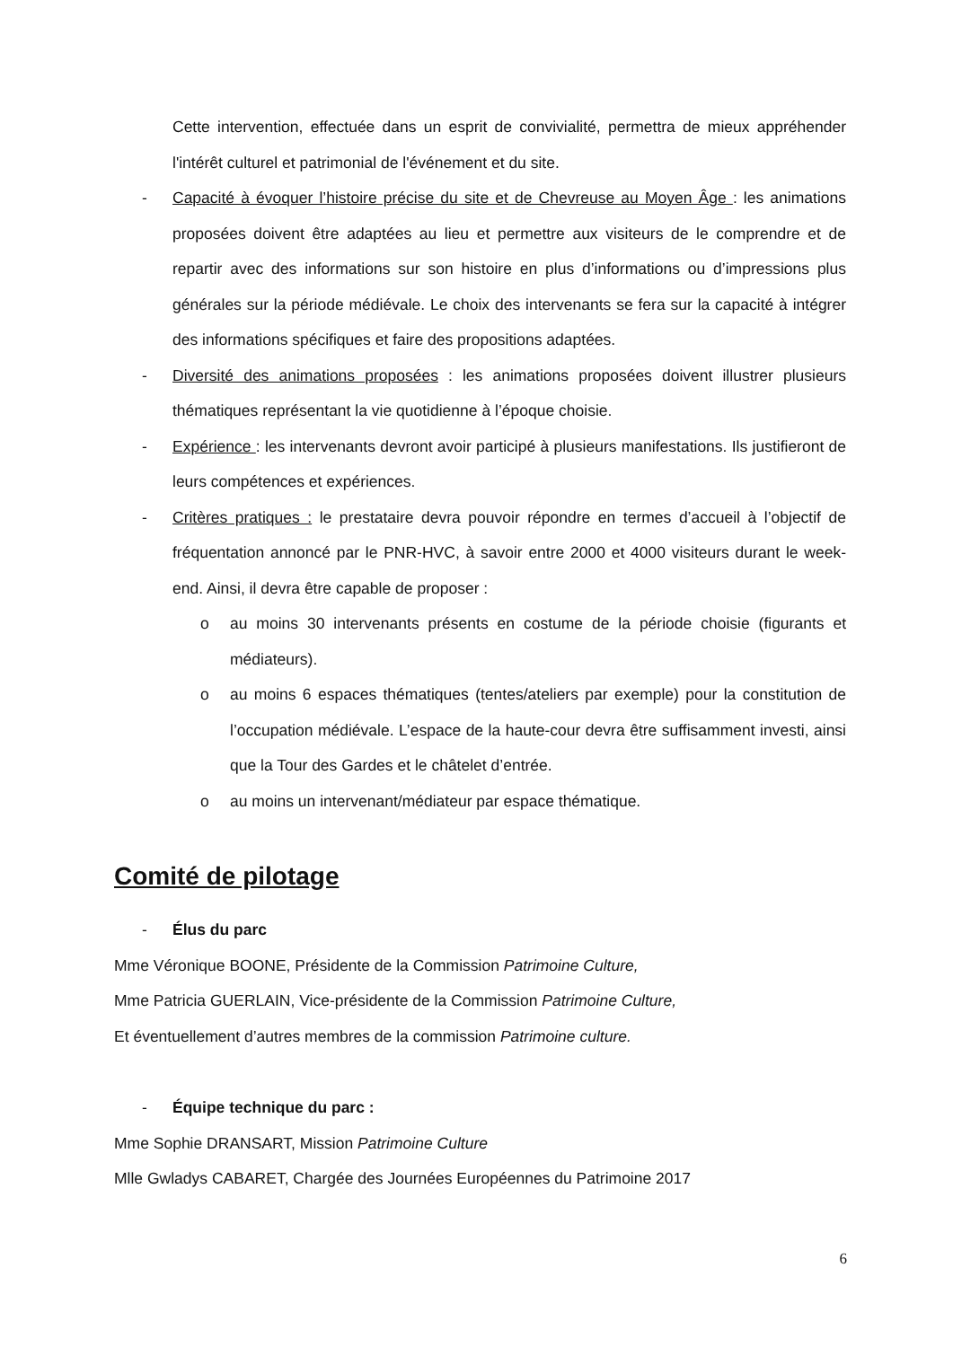Cette intervention, effectuée dans un esprit de convivialité, permettra de mieux appréhender l'intérêt culturel et patrimonial de l'événement et du site.
- Capacité à évoquer l’histoire précise du site et de Chevreuse au Moyen Âge : les animations proposées doivent être adaptées au lieu et permettre aux visiteurs de le comprendre et de repartir avec des informations sur son histoire en plus d’informations ou d’impressions plus générales sur la période médiévale. Le choix des intervenants se fera sur la capacité à intégrer des informations spécifiques et faire des propositions adaptées.
- Diversité des animations proposées : les animations proposées doivent illustrer plusieurs thématiques représentant la vie quotidienne à l’époque choisie.
- Expérience : les intervenants devront avoir participé à plusieurs manifestations. Ils justifieront de leurs compétences et expériences.
- Critères pratiques : le prestataire devra pouvoir répondre en termes d’accueil à l’objectif de fréquentation annoncé par le PNR-HVC, à savoir entre 2000 et 4000 visiteurs durant le week-end. Ainsi, il devra être capable de proposer :
o au moins 30 intervenants présents en costume de la période choisie (figurants et médiateurs).
o au moins 6 espaces thématiques (tentes/ateliers par exemple) pour la constitution de l’occupation médiévale. L’espace de la haute-cour devra être suffisamment investi, ainsi que la Tour des Gardes et le châtelet d’entrée.
o au moins un intervenant/médiateur par espace thématique.
Comité de pilotage
- Élus du parc
Mme Véronique BOONE, Présidente de la Commission Patrimoine Culture,
Mme Patricia GUERLAIN, Vice-présidente de la Commission Patrimoine Culture,
Et éventuellement d’autres membres de la commission Patrimoine culture.
- Équipe technique du parc :
Mme Sophie DRANSART, Mission Patrimoine Culture
Mlle Gwladys CABARET, Chargée des Journées Européennes du Patrimoine 2017
6